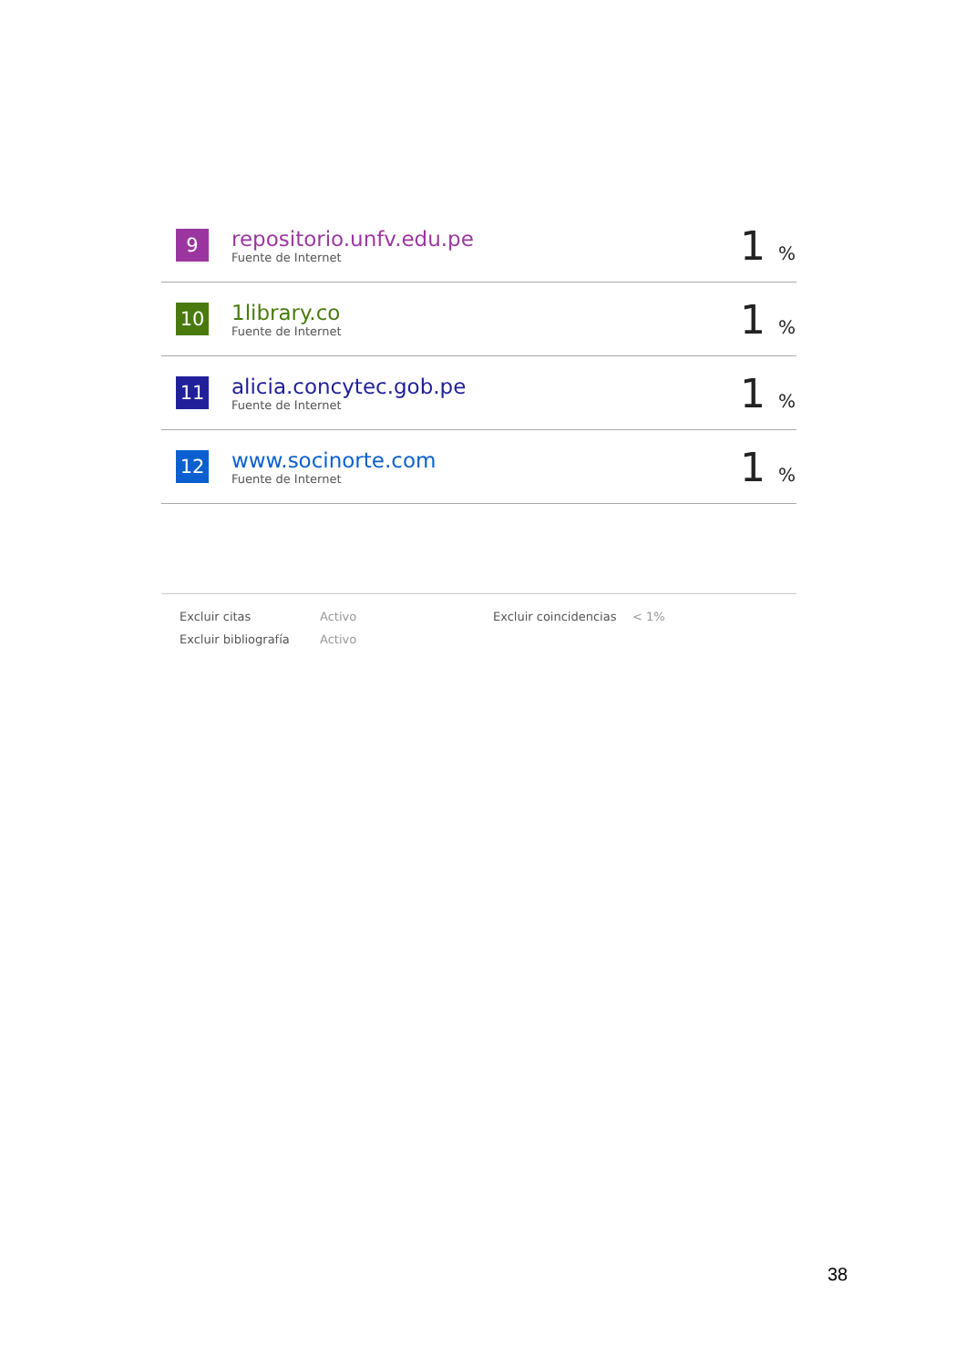| 9 | repositorio.unfv.edu.pe Fuente de Internet | 1 % |
| 10 | 1library.co Fuente de Internet | 1 % |
| 11 | alicia.concytec.gob.pe Fuente de Internet | 1 % |
| 12 | www.socinorte.com Fuente de Internet | 1 % |
| Excluir citas | Activo | Excluir coincidencias | < 1% |
| Excluir bibliografía | Activo | | |
38